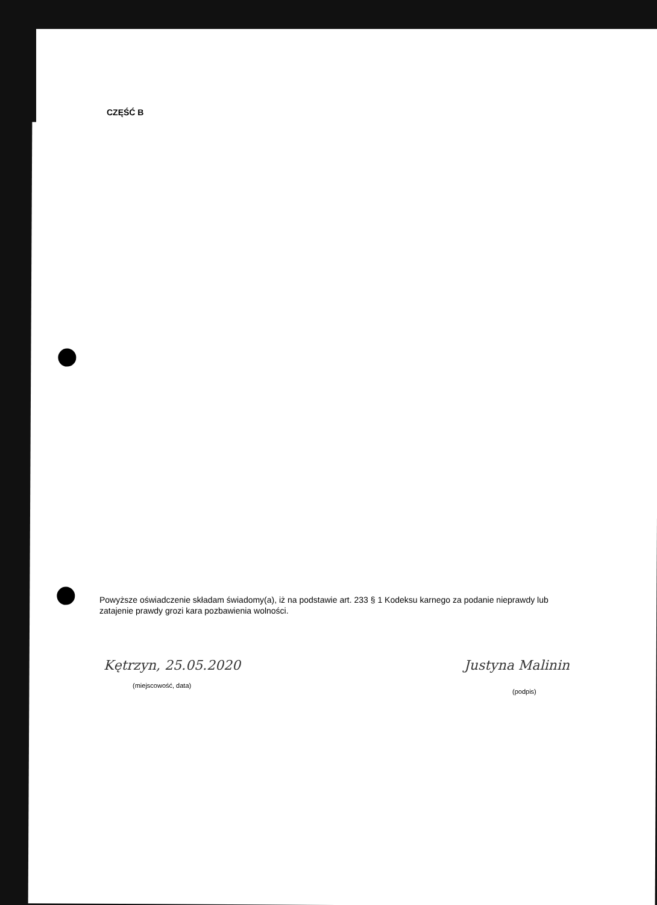CZĘŚĆ B
Powyższe oświadczenie składam świadomy(a), iż na podstawie art. 233 § 1 Kodeksu karnego za podanie nieprawdy lub zatajenie prawdy grozi kara pozbawienia wolności.
Kętrzyn, 25.05.2020
(miejscowość, data)
Justyna Malinin
(podpis)